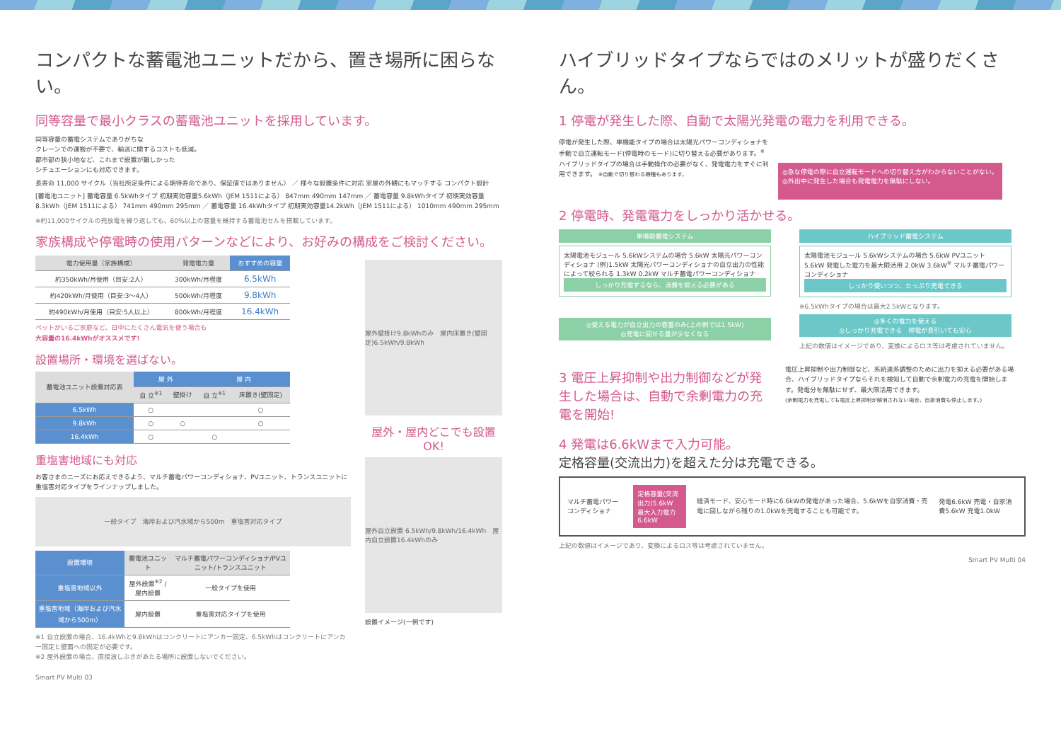コンパクトな蓄電池ユニットだから、置き場所に困らない。
同等容量で最小クラスの蓄電池ユニットを採用しています。
同等容量の蓄電システムでありがちな
クレーンでの運搬が不要で、輸送に関するコストも低減。
都市部の狭小地など、これまで設置が難しかった
シチュエーションにも対応できます。
長寿命 11,000 サイクル（当社所定条件による期待寿命であり、保証値ではありません） ／ 様々な設置条件に対応 家屋の外観にもマッチする コンパクト設計
[蓄電池ユニット] 蓄電容量 6.5kWhタイプ 初期実効容量5.6kWh（JEM 1511による） 847mm 490mm 147mm ／ 蓄電容量 9.8kWhタイプ 初期実効容量8.3kWh（JEM 1511による） 741mm 490mm 295mm ／ 蓄電容量 16.4kWhタイプ 初期実効容量14.2kWh（JEM 1511による） 1010mm 490mm 295mm
※約11,000サイクルの充放電を繰り返しても、60%以上の容量を維持する蓄電池セルを搭載しています。
家族構成や停電時の使用パターンなどにより、お好みの構成をご検討ください。
| 電力使用量（家族構成） | 発電電力量 | おすすめの容量 |
| --- | --- | --- |
| 約350kWh/月使用（目安:2人） | 300kWh/月程度 | 6.5kWh |
| 約420kWh/月使用（目安:3〜4人） | 500kWh/月程度 | 9.8kWh |
| 約490kWh/月使用（目安:5人以上） | 800kWh/月程度 | 16.4kWh |
ペットがいるご家庭など、日中にたくさん電気を使う場合も
大容量の16.4kWhがオススメです!
設置場所・環境を選ばない。
| 蓄電池ユニット設置対応表 | 屋 外 | | 屋 内 | |
| --- | --- | --- | --- | --- |
| | 自 立<sup>※1</sup> | 壁掛け | 自 立<sup>※1</sup> | 床置き(壁固定) |
| 6.5kWh | ○ | | | ○ |
| 9.8kWh | ○ | ○ | | ○ |
| 16.4kWh | ○ | | ○ | |
重塩害地域にも対応
お客さまのニーズにお応えできるよう、マルチ蓄電パワーコンディショナ、PVユニット、トランスユニットに重塩害対応タイプをラインナップしました。
一般タイプ　海岸および汽水域から500m　重塩害対応タイプ
| 設置環境 | 蓄電池ユニット | マルチ蓄電パワーコンディショナ/PVユニット/トランスユニット |
| --- | --- | --- |
| 重塩害地域以外 | 屋外設置<sup>※2</sup> / 屋内設置 | 一般タイプを使用 |
| 重塩害地域（海岸および汽水域から500m） | 屋内設置 | 重塩害対応タイプを使用 |
※1 自立設置の場合、16.4kWhと9.8kWhはコンクリートにアンカー固定、6.5kWhはコンクリートにアンカー固定と壁面への固定が必要です。
※2 屋外設置の場合、直接波しぶきがあたる場所に設置しないでください。
屋外壁掛け9.8kWhのみ　屋内床置き(壁固定)6.5kWh/9.8kWh
屋外・屋内どこでも設置OK!
屋外自立設置 6.5kWh/9.8kWh/16.4kWh　屋内自立設置16.4kWhのみ
設置イメージ(一例です)
Smart PV Multi 03
ハイブリッドタイプならではのメリットが盛りだくさん。
1 停電が発生した際、自動で太陽光発電の電力を利用できる。
停電が発生した際、単機能タイプの場合は太陽光パワーコンディショナを手動で自立運転モード(停電時のモード)に切り替える必要があります。<sup>※</sup>
ハイブリッドタイプの場合は手動操作の必要がなく、発電電力をすぐに利用できます。 ※自動で切り替わる機種もあります。
◎急な停電の際に自立運転モードへの切り替え方がわからないことがない。
◎外出中に発生した場合も発電電力を無駄にしない。
2 停電時、発電電力をしっかり活かせる。
単機能蓄電システム
太陽電池モジュール 5.6kWシステムの場合 5.6kW 太陽光パワーコンディショナ (例)1.5kW 太陽光パワーコンディショナの自立出力の性能によって絞られる 1.3kW 0.2kW マルチ蓄電パワーコンディショナ
しっかり充電するなら、消費を抑える必要がある
◎使える電力が自立出力の容量のみ(上の例では1.5kW)
◎充電に回せる量が少なくなる
ハイブリッド蓄電システム
太陽電池モジュール 5.6kWシステムの場合 5.6kW PVユニット 5.6kW 発電した電力を最大限活用 2.0kW 3.6kW<sup>※</sup> マルチ蓄電パワーコンディショナ
しっかり使いつつ、たっぷり充電できる
※6.5kWhタイプの場合は最大2.5kWとなります。
◎多くの電力を使える
◎しっかり充電できる　停電が長引いても安心
上記の数値はイメージであり、変換によるロス等は考慮されていません。
3 電圧上昇抑制や出力制御などが発生した場合は、自動で余剰電力の充電を開始!
電圧上昇抑制や出力制御など、系統連系調整のために出力を抑える必要がある場合、ハイブリッドタイプならそれを検知して自動で余剰電力の充電を開始します。発電分を無駄にせず、最大限活用できます。
(余剰電力を充電しても電圧上昇抑制が解消されない場合、自家消費も停止します。)
4 発電は6.6kWまで入力可能。
定格容量(交流出力)を超えた分は充電できる。
マルチ蓄電パワーコンディショナ
定格容量(交流出力)5.6kW
最大入力電力 6.6kW
経済モード、安心モード時に6.6kWの発電があった場合、5.6kWを自家消費・売電に回しながら残りの1.0kWを充電することも可能です。
発電6.6kW 売電・自家消費5.6kW 充電1.0kW
上記の数値はイメージであり、変換によるロス等は考慮されていません。
Smart PV Multi 04